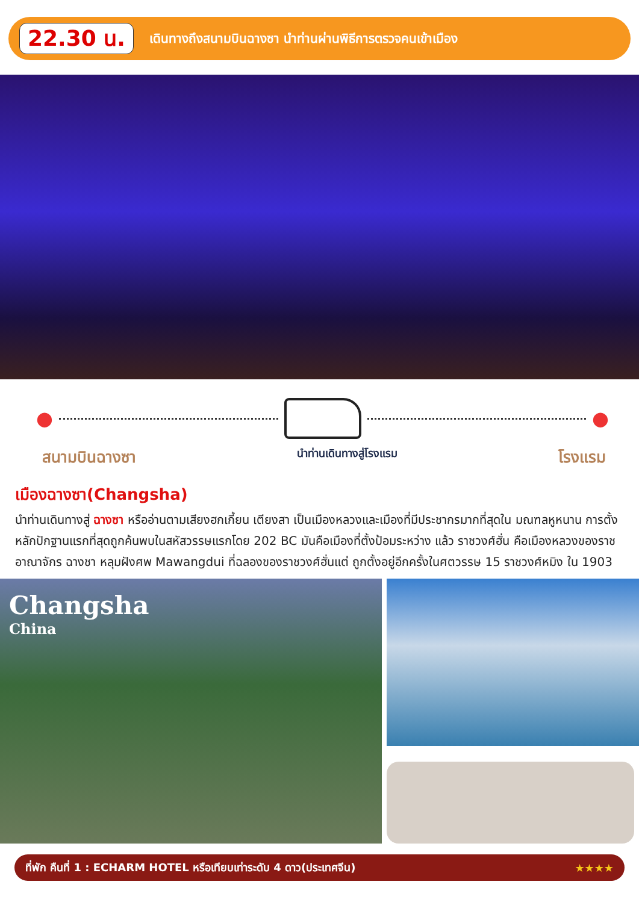22.30 น.
เดินทางถึงสนามบินฉางซา นำท่านผ่านพิธีการตรวจคนเข้าเมือง
● ●
สนามบินฉางซา นำท่านเดินทางสู่โรงแรม โรงแรม
เมืองฉางซา(Changsha)
นำท่านเดินทางสู่ ฉางซา หรืออ่านตามเสียงฮกเกี้ยน เตียงสา เป็นเมืองหลวงและเมืองที่มีประชากรมากที่สุดใน มณฑลหูหนาน การตั้งหลักปักฐานแรกที่สุดถูกค้นพบในสหัสวรรษแรกโดย 202 BC มันคือเมืองที่ตั้งป้อมระหว่าง แล้ว ราชวงศ์ฮั่น คือเมืองหลวงของราชอาณาจักร ฉางชา หลุมฝังศพ Mawangdui ที่ฉลองของราชวงศ์ฮั่นแต่ ถูกตั้งอยู่อีกครั้งในศตวรรษ 15 ราชวงศ์หมิง ใน 1903
Changsha
China
ที่พัก คืนที่ 1 : ECHARM HOTEL หรือเทียบเท่าระดับ 4 ดาว(ประเทศจีน) ★★★★